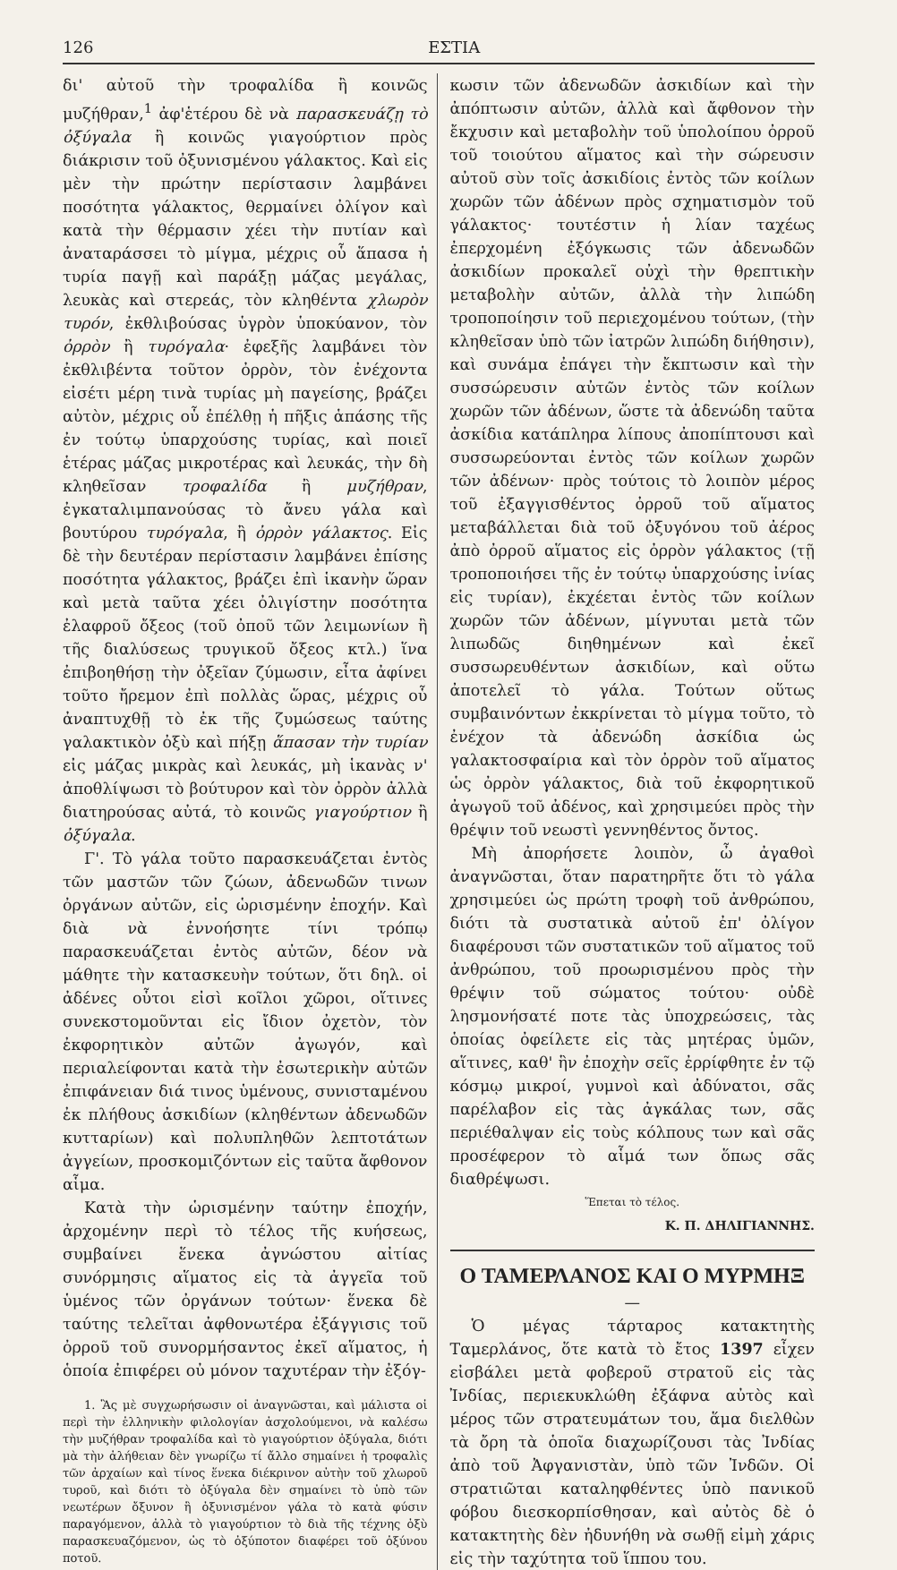126 ΕΣΤΙΑ
δι' αὐτοῦ τὴν τροφαλίδα ἢ κοινῶς μυζήθραν,<sup>1</sup> ἀφ'ἑτέρου δὲ νὰ παρασκευάζῃ τὸ ὀξύγαλα ἢ κοινῶς γιαγούρτιον πρὸς διάκρισιν τοῦ ὀξυνισμένου γάλακτος. Καὶ εἰς μὲν τὴν πρώτην περίστασιν λαμβάνει ποσότητα γάλακτος, θερμαίνει ὀλίγον καὶ κατὰ τὴν θέρμασιν χέει τὴν πυτίαν καὶ ἀναταράσσει τὸ μίγμα, μέχρις οὗ ἅπασα ἡ τυρία παγῇ καὶ παράξῃ μάζας μεγάλας, λευκὰς καὶ στερεάς, τὸν κληθέντα χλωρὸν τυρόν, ἐκθλιβούσας ὑγρὸν ὑποκύανον, τὸν ὀρρὸν ἢ τυρόγαλα· ἐφεξῆς λαμβάνει τὸν ἐκθλιβέντα τοῦτον ὀρρὸν, τὸν ἐνέχοντα εἰσέτι μέρη τινὰ τυρίας μὴ παγείσης, βράζει αὐτὸν, μέχρις οὗ ἐπέλθῃ ἡ πῆξις ἁπάσης τῆς ἐν τούτῳ ὑπαρχούσης τυρίας, καὶ ποιεῖ ἑτέρας μάζας μικροτέρας καὶ λευκάς, τὴν δὴ κληθεῖσαν τροφαλίδα ἢ μυζήθραν, ἐγκαταλιμπανούσας τὸ ἄνευ γάλα καὶ βουτύρου τυρόγαλα, ἢ ὀρρὸν γάλακτος. Εἰς δὲ τὴν δευτέραν περίστασιν λαμβάνει ἐπίσης ποσότητα γάλακτος, βράζει ἐπὶ ἱκανὴν ὥραν καὶ μετὰ ταῦτα χέει ὀλιγίστην ποσότητα ἐλαφροῦ ὄξεος (τοῦ ὀποῦ τῶν λειμωνίων ἢ τῆς διαλύσεως τρυγικοῦ ὄξεος κτλ.) ἵνα ἐπιβοηθήσῃ τὴν ὀξεῖαν ζύμωσιν, εἶτα ἀφίνει τοῦτο ἤρεμον ἐπὶ πολλὰς ὥρας, μέχρις οὗ ἀναπτυχθῇ τὸ ἐκ τῆς ζυμώσεως ταύτης γαλακτικὸν ὀξὺ καὶ πήξῃ ἅπασαν τὴν τυρίαν εἰς μάζας μικρὰς καὶ λευκάς, μὴ ἱκανὰς ν' ἀποθλίψωσι τὸ βούτυρον καὶ τὸν ὀρρὸν ἀλλὰ διατηρούσας αὐτά, τὸ κοινῶς γιαγούρτιον ἢ ὀξύγαλα.
Γ'. Τὸ γάλα τοῦτο παρασκευάζεται ἐντὸς τῶν μαστῶν τῶν ζώων, ἀδενωδῶν τινων ὀργάνων αὐτῶν, εἰς ὡρισμένην ἐποχήν. Καὶ διὰ νὰ ἐννοήσητε τίνι τρόπῳ παρασκευάζεται ἐντὸς αὐτῶν, δέον νὰ μάθητε τὴν κατασκευὴν τούτων, ὅτι δηλ. οἱ ἀδένες οὗτοι εἰσὶ κοῖλοι χῶροι, οἵτινες συνεκστομοῦνται εἰς ἴδιον ὀχετὸν, τὸν ἐκφορητικὸν αὐτῶν ἀγωγόν, καὶ περιαλείφονται κατὰ τὴν ἐσωτερικὴν αὐτῶν ἐπιφάνειαν διά τινος ὑμένους, συνισταμένου ἐκ πλήθους ἀσκιδίων (κληθέντων ἀδενωδῶν κυτταρίων) καὶ πολυπληθῶν λεπτοτάτων ἀγγείων, προσκομιζόντων εἰς ταῦτα ἄφθονον αἷμα.
Κατὰ τὴν ὡρισμένην ταύτην ἐποχήν, ἀρχομένην περὶ τὸ τέλος τῆς κυήσεως, συμβαίνει ἕνεκα ἀγνώστου αἰτίας συνόρμησις αἵματος εἰς τὰ ἀγγεῖα τοῦ ὑμένος τῶν ὀργάνων τούτων· ἕνεκα δὲ ταύτης τελεῖται ἀφθονωτέρα ἐξάγγισις τοῦ ὀρροῦ τοῦ συνορμήσαντος ἐκεῖ αἵματος, ἡ ὁποία ἐπιφέρει οὐ μόνον ταχυτέραν τὴν ἐξόγ-
1. Ἂς μὲ συγχωρήσωσιν οἱ ἀναγνῶσται, καὶ μάλιστα οἱ περὶ τὴν ἑλληνικὴν φιλολογίαν ἀσχολούμενοι, νὰ καλέσω τὴν μυζήθραν τροφαλίδα καὶ τὸ γιαγούρτιον ὀξύγαλα, διότι μὰ τὴν ἀλήθειαν δὲν γνωρίζω τί ἄλλο σημαίνει ἡ τροφαλὶς τῶν ἀρχαίων καὶ τίνος ἕνεκα διέκρινον αὐτὴν τοῦ χλωροῦ τυροῦ, καὶ διότι τὸ ὀξύγαλα δὲν σημαίνει τὸ ὑπὸ τῶν νεωτέρων ὄξυνον ἢ ὀξυνισμένον γάλα τὸ κατὰ φύσιν παραγόμενον, ἀλλὰ τὸ γιαγούρτιον τὸ διὰ τῆς τέχνης ὀξὺ παρασκευαζόμενον, ὡς τὸ ὀξύποτον διαφέρει τοῦ ὀξύνου ποτοῦ.
κωσιν τῶν ἀδενωδῶν ἀσκιδίων καὶ τὴν ἀπόπτωσιν αὐτῶν, ἀλλὰ καὶ ἄφθονον τὴν ἔκχυσιν καὶ μεταβολὴν τοῦ ὑπολοίπου ὀρροῦ τοῦ τοιούτου αἵματος καὶ τὴν σώρευσιν αὐτοῦ σὺν τοῖς ἀσκιδίοις ἐντὸς τῶν κοίλων χωρῶν τῶν ἀδένων πρὸς σχηματισμὸν τοῦ γάλακτος· τουτέστιν ἡ λίαν ταχέως ἐπερχομένη ἐξόγκωσις τῶν ἀδενωδῶν ἀσκιδίων προκαλεῖ οὐχὶ τὴν θρεπτικὴν μεταβολὴν αὐτῶν, ἀλλὰ τὴν λιπώδη τροποποίησιν τοῦ περιεχομένου τούτων, (τὴν κληθεῖσαν ὑπὸ τῶν ἰατρῶν λιπώδη διήθησιν), καὶ συνάμα ἐπάγει τὴν ἔκπτωσιν καὶ τὴν συσσώρευσιν αὐτῶν ἐντὸς τῶν κοίλων χωρῶν τῶν ἀδένων, ὥστε τὰ ἀδενώδη ταῦτα ἀσκίδια κατάπληρα λίπους ἀποπίπτουσι καὶ συσσωρεύονται ἐντὸς τῶν κοίλων χωρῶν τῶν ἀδένων· πρὸς τούτοις τὸ λοιπὸν μέρος τοῦ ἐξαγγισθέντος ὀρροῦ τοῦ αἵματος μεταβάλλεται διὰ τοῦ ὀξυγόνου τοῦ ἀέρος ἀπὸ ὀρροῦ αἵματος εἰς ὀρρὸν γάλακτος (τῇ τροποποιήσει τῆς ἐν τούτῳ ὑπαρχούσης ἰνίας εἰς τυρίαν), ἐκχέεται ἐντὸς τῶν κοίλων χωρῶν τῶν ἀδένων, μίγνυται μετὰ τῶν λιπωδῶς διηθημένων καὶ ἐκεῖ συσσωρευθέντων ἀσκιδίων, καὶ οὕτω ἀποτελεῖ τὸ γάλα. Τούτων οὕτως συμβαινόντων ἐκκρίνεται τὸ μίγμα τοῦτο, τὸ ἐνέχον τὰ ἀδενώδη ἀσκίδια ὡς γαλακτοσφαίρια καὶ τὸν ὀρρὸν τοῦ αἵματος ὡς ὀρρὸν γάλακτος, διὰ τοῦ ἐκφορητικοῦ ἀγωγοῦ τοῦ ἀδένος, καὶ χρησιμεύει πρὸς τὴν θρέψιν τοῦ νεωστὶ γεννηθέντος ὄντος.
Μὴ ἀπορήσετε λοιπὸν, ὦ ἀγαθοὶ ἀναγνῶσται, ὅταν παρατηρῆτε ὅτι τὸ γάλα χρησιμεύει ὡς πρώτη τροφὴ τοῦ ἀνθρώπου, διότι τὰ συστατικὰ αὐτοῦ ἐπ' ὀλίγον διαφέρουσι τῶν συστατικῶν τοῦ αἵματος τοῦ ἀνθρώπου, τοῦ προωρισμένου πρὸς τὴν θρέψιν τοῦ σώματος τούτου· οὐδὲ λησμονήσατέ ποτε τὰς ὑποχρεώσεις, τὰς ὁποίας ὀφείλετε εἰς τὰς μητέρας ὑμῶν, αἵτινες, καθ' ἣν ἐποχὴν σεῖς ἐρρίφθητε ἐν τῷ κόσμῳ μικροί, γυμνοὶ καὶ ἀδύνατοι, σᾶς παρέλαβον εἰς τὰς ἀγκάλας των, σᾶς περιέθαλψαν εἰς τοὺς κόλπους των καὶ σᾶς προσέφερον τὸ αἷμά των ὅπως σᾶς διαθρέψωσι.
Ἕπεται τὸ τέλος.
Κ. Π. ΔΗΛΙΓΙΑΝΝΗΣ.
Ο ΤΑΜΕΡΛΑΝΟΣ ΚΑΙ Ο ΜΥΡΜΗΞ
—
Ὁ μέγας τάρταρος κατακτητὴς Ταμερλάνος, ὅτε κατὰ τὸ ἔτος 1397 εἶχεν εἰσβάλει μετὰ φοβεροῦ στρατοῦ εἰς τὰς Ἰνδίας, περιεκυκλώθη ἐξάφνα αὐτὸς καὶ μέρος τῶν στρατευμάτων του, ἅμα διελθὼν τὰ ὄρη τὰ ὁποῖα διαχωρίζουσι τὰς Ἰνδίας ἀπὸ τοῦ Ἀφγανιστὰν, ὑπὸ τῶν Ἰνδῶν. Οἱ στρατιῶται καταληφθέντες ὑπὸ πανικοῦ φόβου διεσκορπίσθησαν, καὶ αὐτὸς δὲ ὁ κατακτητὴς δὲν ἠδυνήθη νὰ σωθῇ εἰμὴ χάρις εἰς τὴν ταχύτητα τοῦ ἵππου του.